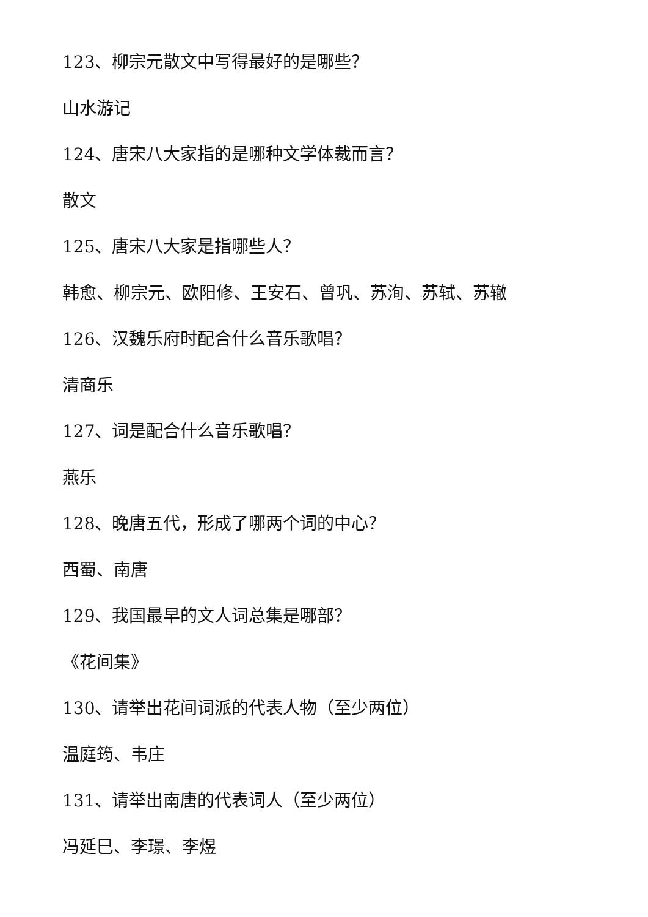123、柳宗元散文中写得最好的是哪些？
山水游记
124、唐宋八大家指的是哪种文学体裁而言？
散文
125、唐宋八大家是指哪些人？
韩愈、柳宗元、欧阳修、王安石、曾巩、苏洵、苏轼、苏辙
126、汉魏乐府时配合什么音乐歌唱？
清商乐
127、词是配合什么音乐歌唱？
燕乐
128、晚唐五代，形成了哪两个词的中心？
西蜀、南唐
129、我国最早的文人词总集是哪部？
《花间集》
130、请举出花间词派的代表人物（至少两位）
温庭筠、韦庄
131、请举出南唐的代表词人（至少两位）
冯延巳、李璟、李煜